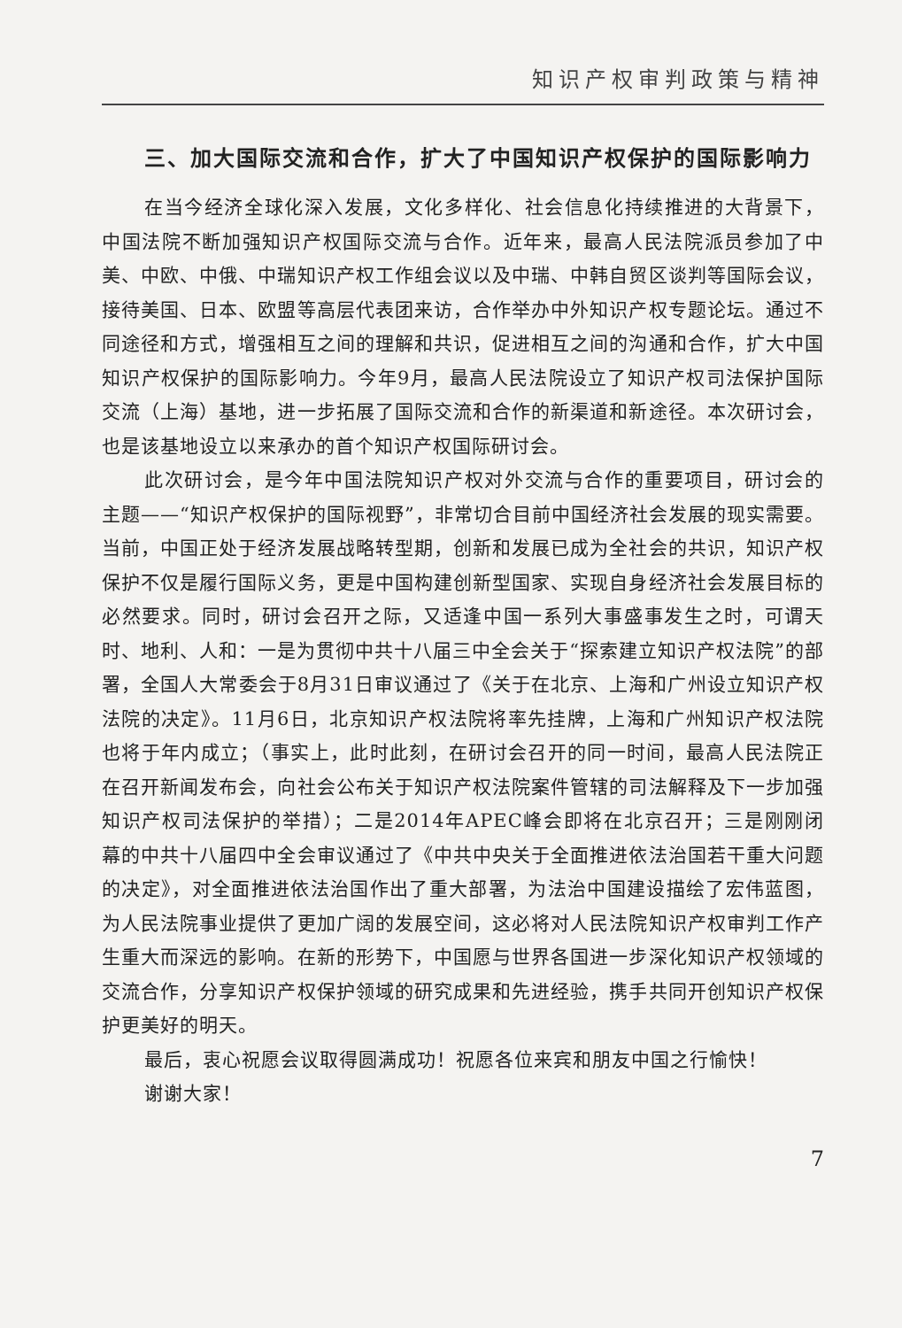知识产权审判政策与精神
三、加大国际交流和合作，扩大了中国知识产权保护的国际影响力
在当今经济全球化深入发展，文化多样化、社会信息化持续推进的大背景下，中国法院不断加强知识产权国际交流与合作。近年来，最高人民法院派员参加了中美、中欧、中俄、中瑞知识产权工作组会议以及中瑞、中韩自贸区谈判等国际会议，接待美国、日本、欧盟等高层代表团来访，合作举办中外知识产权专题论坛。通过不同途径和方式，增强相互之间的理解和共识，促进相互之间的沟通和合作，扩大中国知识产权保护的国际影响力。今年9月，最高人民法院设立了知识产权司法保护国际交流（上海）基地，进一步拓展了国际交流和合作的新渠道和新途径。本次研讨会，也是该基地设立以来承办的首个知识产权国际研讨会。
此次研讨会，是今年中国法院知识产权对外交流与合作的重要项目，研讨会的主题——“知识产权保护的国际视野”，非常切合目前中国经济社会发展的现实需要。当前，中国正处于经济发展战略转型期，创新和发展已成为全社会的共识，知识产权保护不仅是履行国际义务，更是中国构建创新型国家、实现自身经济社会发展目标的必然要求。同时，研讨会召开之际，又适逢中国一系列大事盛事发生之时，可谓天时、地利、人和：一是为贯彻中共十八届三中全会关于“探索建立知识产权法院”的部署，全国人大常委会于8月31日审议通过了《关于在北京、上海和广州设立知识产权法院的决定》。11月6日，北京知识产权法院将率先挂牌，上海和广州知识产权法院也将于年内成立；（事实上，此时此刻，在研讨会召开的同一时间，最高人民法院正在召开新闻发布会，向社会公布关于知识产权法院案件管辖的司法解释及下一步加强知识产权司法保护的举措）；二是2014年APEC峰会即将在北京召开；三是刚刚闭幕的中共十八届四中全会审议通过了《中共中央关于全面推进依法治国若干重大问题的决定》，对全面推进依法治国作出了重大部署，为法治中国建设描绘了宏伟蓝图，为人民法院事业提供了更加广阔的发展空间，这必将对人民法院知识产权审判工作产生重大而深远的影响。在新的形势下，中国愿与世界各国进一步深化知识产权领域的交流合作，分享知识产权保护领域的研究成果和先进经验，携手共同开创知识产权保护更美好的明天。
最后，衷心祝愿会议取得圆满成功！祝愿各位来宾和朋友中国之行愉快！
谢谢大家！
7